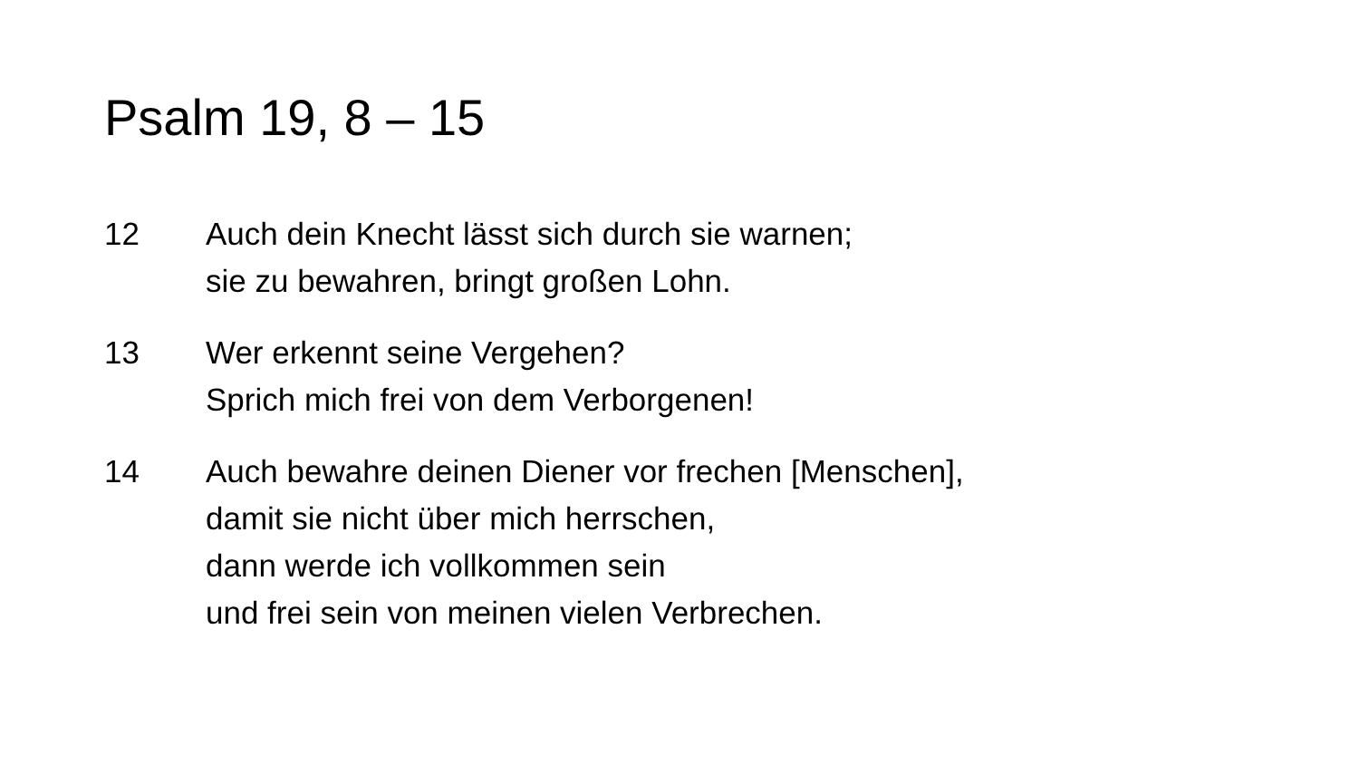Psalm 19, 8 – 15
12 Auch dein Knecht lässt sich durch sie warnen;
sie zu bewahren, bringt großen Lohn.
13 Wer erkennt seine Vergehen?
Sprich mich frei von dem Verborgenen!
14 Auch bewahre deinen Diener vor frechen [Menschen],
damit sie nicht über mich herrschen,
dann werde ich vollkommen sein
und frei sein von meinen vielen Verbrechen.